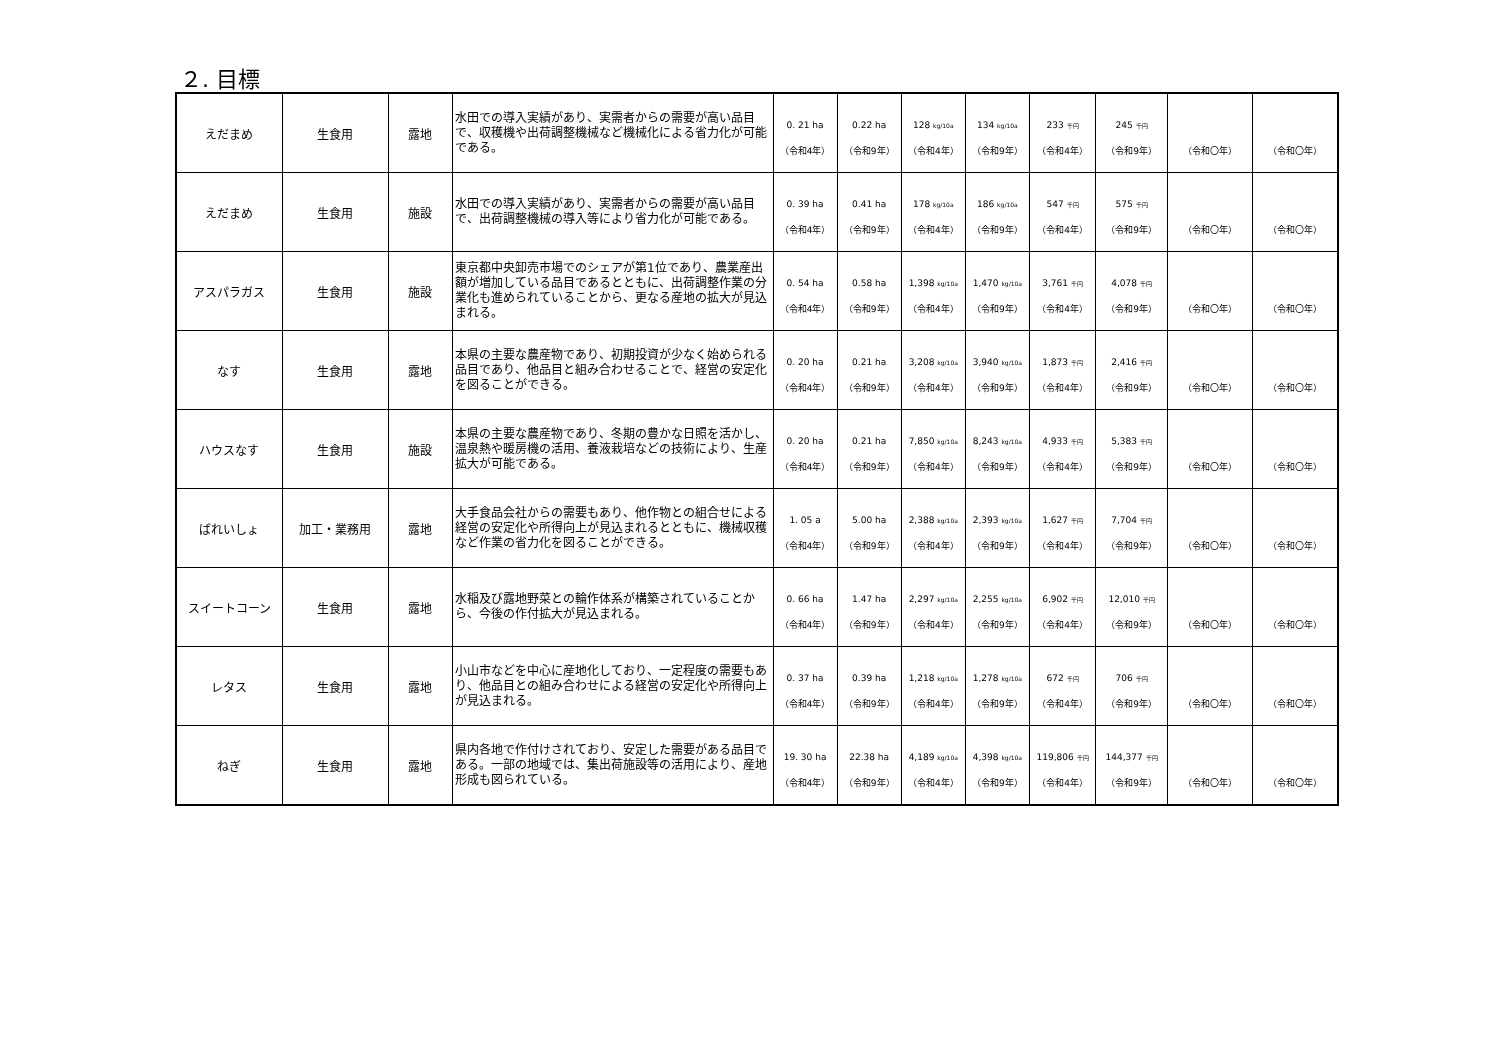２. 目標
| えだまめ | 生食用 | 露地 | 水田での導入実績があり、実需者からの需要が高い品目で、収穫機や出荷調整機械など機械化による省力化が可能である。 | 0. 21 ha （令和4年） | 0.22 ha （令和9年） | 128 kg/10a （令和4年） | 134 kg/10a （令和9年） | 233 千円 （令和4年） | 245 千円 （令和9年） | （令和〇年） | （令和〇年） |
| えだまめ | 生食用 | 施設 | 水田での導入実績があり、実需者からの需要が高い品目で、出荷調整機械の導入等により省力化が可能である。 | 0. 39 ha （令和4年） | 0.41 ha （令和9年） | 178 kg/10a （令和4年） | 186 kg/10a （令和9年） | 547 千円 （令和4年） | 575 千円 （令和9年） | （令和〇年） | （令和〇年） |
| アスパラガス | 生食用 | 施設 | 東京都中央卸売市場でのシェアが第1位であり、農業産出額が増加している品目であるとともに、出荷調整作業の分業化も進められていることから、更なる産地の拡大が見込まれる。 | 0. 54 ha （令和4年） | 0.58 ha （令和9年） | 1,398 kg/10a （令和4年） | 1,470 kg/10a （令和9年） | 3,761 千円 （令和4年） | 4,078 千円 （令和9年） | （令和〇年） | （令和〇年） |
| なす | 生食用 | 露地 | 本県の主要な農産物であり、初期投資が少なく始められる品目であり、他品目と組み合わせることで、経営の安定化を図ることができる。 | 0. 20 ha （令和4年） | 0.21 ha （令和9年） | 3,208 kg/10a （令和4年） | 3,940 kg/10a （令和9年） | 1,873 千円 （令和4年） | 2,416 千円 （令和9年） | （令和〇年） | （令和〇年） |
| ハウスなす | 生食用 | 施設 | 本県の主要な農産物であり、冬期の豊かな日照を活かし、温泉熱や暖房機の活用、養液栽培などの技術により、生産拡大が可能である。 | 0. 20 ha （令和4年） | 0.21 ha （令和9年） | 7,850 kg/10a （令和4年） | 8,243 kg/10a （令和9年） | 4,933 千円 （令和4年） | 5,383 千円 （令和9年） | （令和〇年） | （令和〇年） |
| ばれいしょ | 加工・業務用 | 露地 | 大手食品会社からの需要もあり、他作物との組合せによる経営の安定化や所得向上が見込まれるとともに、機械収穫など作業の省力化を図ることができる。 | 1. 05 a （令和4年） | 5.00 ha （令和9年） | 2,388 kg/10a （令和4年） | 2,393 kg/10a （令和9年） | 1,627 千円 （令和4年） | 7,704 千円 （令和9年） | （令和〇年） | （令和〇年） |
| スイートコーン | 生食用 | 露地 | 水稲及び露地野菜との輪作体系が構築されていることから、今後の作付拡大が見込まれる。 | 0. 66 ha （令和4年） | 1.47 ha （令和9年） | 2,297 kg/10a （令和4年） | 2,255 kg/10a （令和9年） | 6,902 千円 （令和4年） | 12,010 千円 （令和9年） | （令和〇年） | （令和〇年） |
| レタス | 生食用 | 露地 | 小山市などを中心に産地化しており、一定程度の需要もあり、他品目との組み合わせによる経営の安定化や所得向上が見込まれる。 | 0. 37 ha （令和4年） | 0.39 ha （令和9年） | 1,218 kg/10a （令和4年） | 1,278 kg/10a （令和9年） | 672 千円 （令和4年） | 706 千円 （令和9年） | （令和〇年） | （令和〇年） |
| ねぎ | 生食用 | 露地 | 県内各地で作付けされており、安定した需要がある品目である。一部の地域では、集出荷施設等の活用により、産地形成も図られている。 | 19. 30 ha （令和4年） | 22.38 ha （令和9年） | 4,189 kg/10a （令和4年） | 4,398 kg/10a （令和9年） | 119,806 千円 （令和4年） | 144,377 千円 （令和9年） | （令和〇年） | （令和〇年） |